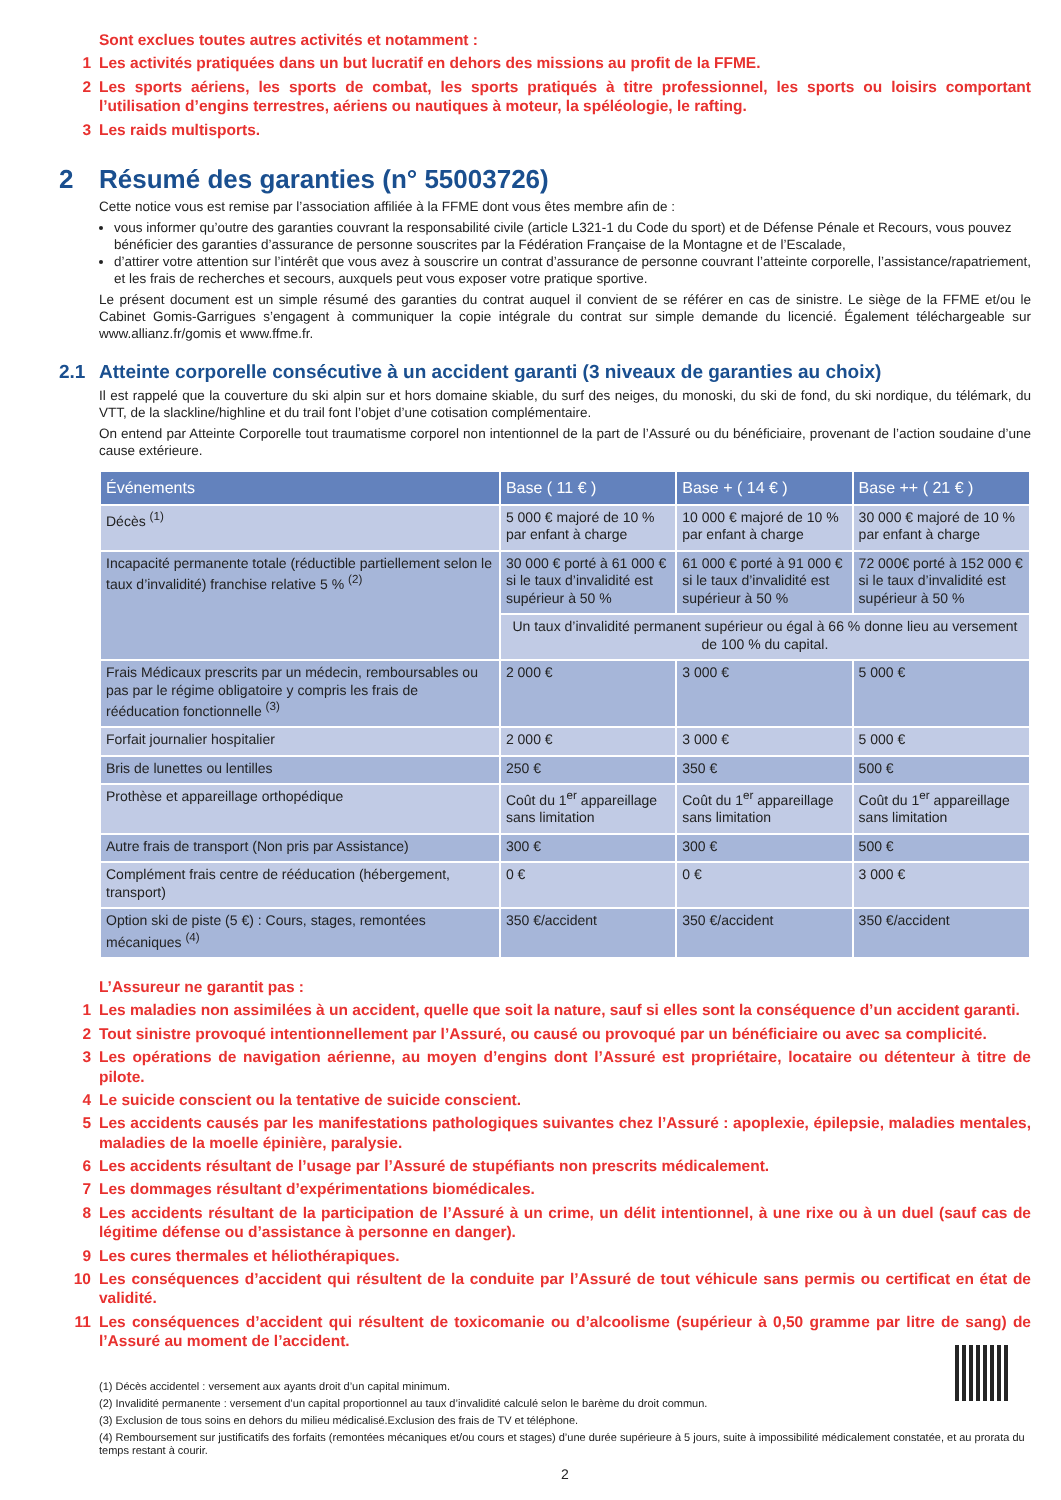Sont exclues toutes autres activités et notamment :
1 Les activités pratiquées dans un but lucratif en dehors des missions au profit de la FFME.
2 Les sports aériens, les sports de combat, les sports pratiqués à titre professionnel, les sports ou loisirs comportant l’utilisation d’engins terrestres, aériens ou nautiques à moteur, la spéléologie, le rafting.
3 Les raids multisports.
2 Résumé des garanties (n° 55003726)
Cette notice vous est remise par l’association affiliée à la FFME dont vous êtes membre afin de :
vous informer qu’outre des garanties couvrant la responsabilité civile (article L321-1 du Code du sport) et de Défense Pénale et Recours, vous pouvez bénéficier des garanties d’assurance de personne souscrites par la Fédération Française de la Montagne et de l’Escalade,
d’attirer votre attention sur l’intérêt que vous avez à souscrire un contrat d’assurance de personne couvrant l’atteinte corporelle, l’assistance/rapatriement, et les frais de recherches et secours, auxquels peut vous exposer votre pratique sportive.
Le présent document est un simple résumé des garanties du contrat auquel il convient de se référer en cas de sinistre. Le siège de la FFME et/ou le Cabinet Gomis-Garrigues s’engagent à communiquer la copie intégrale du contrat sur simple demande du licencié. Également téléchargeable sur www.allianz.fr/gomis et www.ffme.fr.
2.1 Atteinte corporelle consécutive à un accident garanti (3 niveaux de garanties au choix)
Il est rappelé que la couverture du ski alpin sur et hors domaine skiable, du surf des neiges, du monoski, du ski de fond, du ski nordique, du télémark, du VTT, de la slackline/highline et du trail font l’objet d’une cotisation complémentaire.
On entend par Atteinte Corporelle tout traumatisme corporel non intentionnel de la part de l’Assuré ou du bénéficiaire, provenant de l’action soudaine d’une cause extérieure.
| Événements | Base ( 11 € ) | Base + ( 14 € ) | Base ++ ( 21 € ) |
| --- | --- | --- | --- |
| Décès <sup>(1)</sup> | 5 000 € majoré de 10 % par enfant à charge | 10 000 € majoré de 10 % par enfant à charge | 30 000 € majoré de 10 % par enfant à charge |
| Incapacité permanente totale (réductible partiellement selon le taux d’invalidité) franchise relative 5 % <sup>(2)</sup> | 30 000 € porté à 61 000 € si le taux d’invalidité est supérieur à 50 % | 61 000 € porté à 91 000 € si le taux d’invalidité est supérieur à 50 % | 72 000€ porté à 152 000 € si le taux d’invalidité est supérieur à 50 % |
| | Un taux d’invalidité permanent supérieur ou égal à 66 % donne lieu au versement de 100 % du capital. | | |
| Frais Médicaux prescrits par un médecin, remboursables ou pas par le régime obligatoire y compris les frais de rééducation fonctionnelle <sup>(3)</sup> | 2 000 € | 3 000 € | 5 000 € |
| Forfait journalier hospitalier | 2 000 € | 3 000 € | 5 000 € |
| Bris de lunettes ou lentilles | 250 € | 350 € | 500 € |
| Prothèse et appareillage orthopédique | Coût du 1<sup>er</sup> appareillage sans limitation | Coût du 1<sup>er</sup> appareillage sans limitation | Coût du 1<sup>er</sup> appareillage sans limitation |
| Autre frais de transport (Non pris par Assistance) | 300 € | 300 € | 500 € |
| Complément frais centre de rééducation (hébergement, transport) | 0 € | 0 € | 3 000 € |
| Option ski de piste (5 €) : Cours, stages, remontées mécaniques <sup>(4)</sup> | 350 €/accident | 350 €/accident | 350 €/accident |
L’Assureur ne garantit pas :
1 Les maladies non assimilées à un accident, quelle que soit la nature, sauf si elles sont la conséquence d’un accident garanti.
2 Tout sinistre provoqué intentionnellement par l’Assuré, ou causé ou provoqué par un bénéficiaire ou avec sa complicité.
3 Les opérations de navigation aérienne, au moyen d’engins dont l’Assuré est propriétaire, locataire ou détenteur à titre de pilote.
4 Le suicide conscient ou la tentative de suicide conscient.
5 Les accidents causés par les manifestations pathologiques suivantes chez l’Assuré : apoplexie, épilepsie, maladies mentales, maladies de la moelle épinière, paralysie.
6 Les accidents résultant de l’usage par l’Assuré de stupéfiants non prescrits médicalement.
7 Les dommages résultant d’expérimentations biomédicales.
8 Les accidents résultant de la participation de l’Assuré à un crime, un délit intentionnel, à une rixe ou à un duel (sauf cas de légitime défense ou d’assistance à personne en danger).
9 Les cures thermales et héliothérapiques.
10 Les conséquences d’accident qui résultent de la conduite par l’Assuré de tout véhicule sans permis ou certificat en état de validité.
11 Les conséquences d’accident qui résultent de toxicomanie ou d’alcoolisme (supérieur à 0,50 gramme par litre de sang) de l’Assuré au moment de l’accident.
(1) Décès accidentel : versement aux ayants droit d’un capital minimum.
(2) Invalidité permanente : versement d’un capital proportionnel au taux d’invalidité calculé selon le barème du droit commun.
(3) Exclusion de tous soins en dehors du milieu médicalisé.Exclusion des frais de TV et téléphone.
(4) Remboursement sur justificatifs des forfaits (remontées mécaniques et/ou cours et stages) d’une durée supérieure à 5 jours, suite à impossibilité médicalement constatée, et au prorata du temps restant à courir.
2